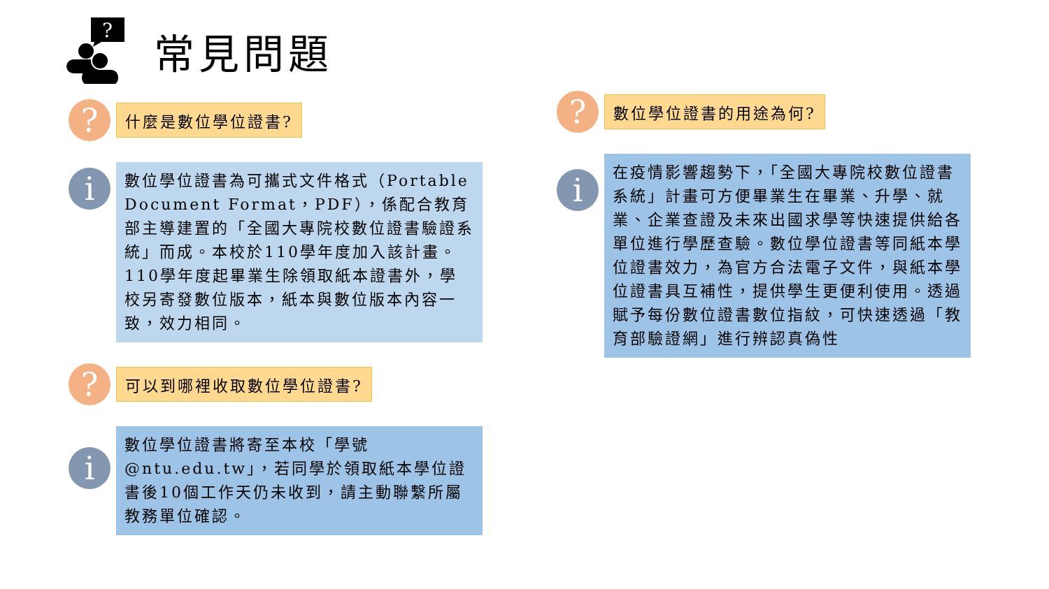?
常見問題
?
什麼是數位學位證書?
i
數位學位證書為可攜式文件格式（Portable Document Format，PDF），係配合教育部主導建置的「全國大專院校數位證書驗證系統」而成。本校於110學年度加入該計畫。110學年度起畢業生除領取紙本證書外，學校另寄發數位版本，紙本與數位版本內容一致，效力相同。
?
可以到哪裡收取數位學位證書?
i
數位學位證書將寄至本校「學號@ntu.edu.tw」，若同學於領取紙本學位證書後10個工作天仍未收到，請主動聯繫所屬教務單位確認。
?
數位學位證書的用途為何?
i
在疫情影響趨勢下，「全國大專院校數位證書系統」計畫可方便畢業生在畢業、升學、就業、企業查證及未來出國求學等快速提供給各單位進行學歷查驗。數位學位證書等同紙本學位證書效力，為官方合法電子文件，與紙本學位證書具互補性，提供學生更便利使用。透過賦予每份數位證書數位指紋，可快速透過「教育部驗證網」進行辨認真偽性